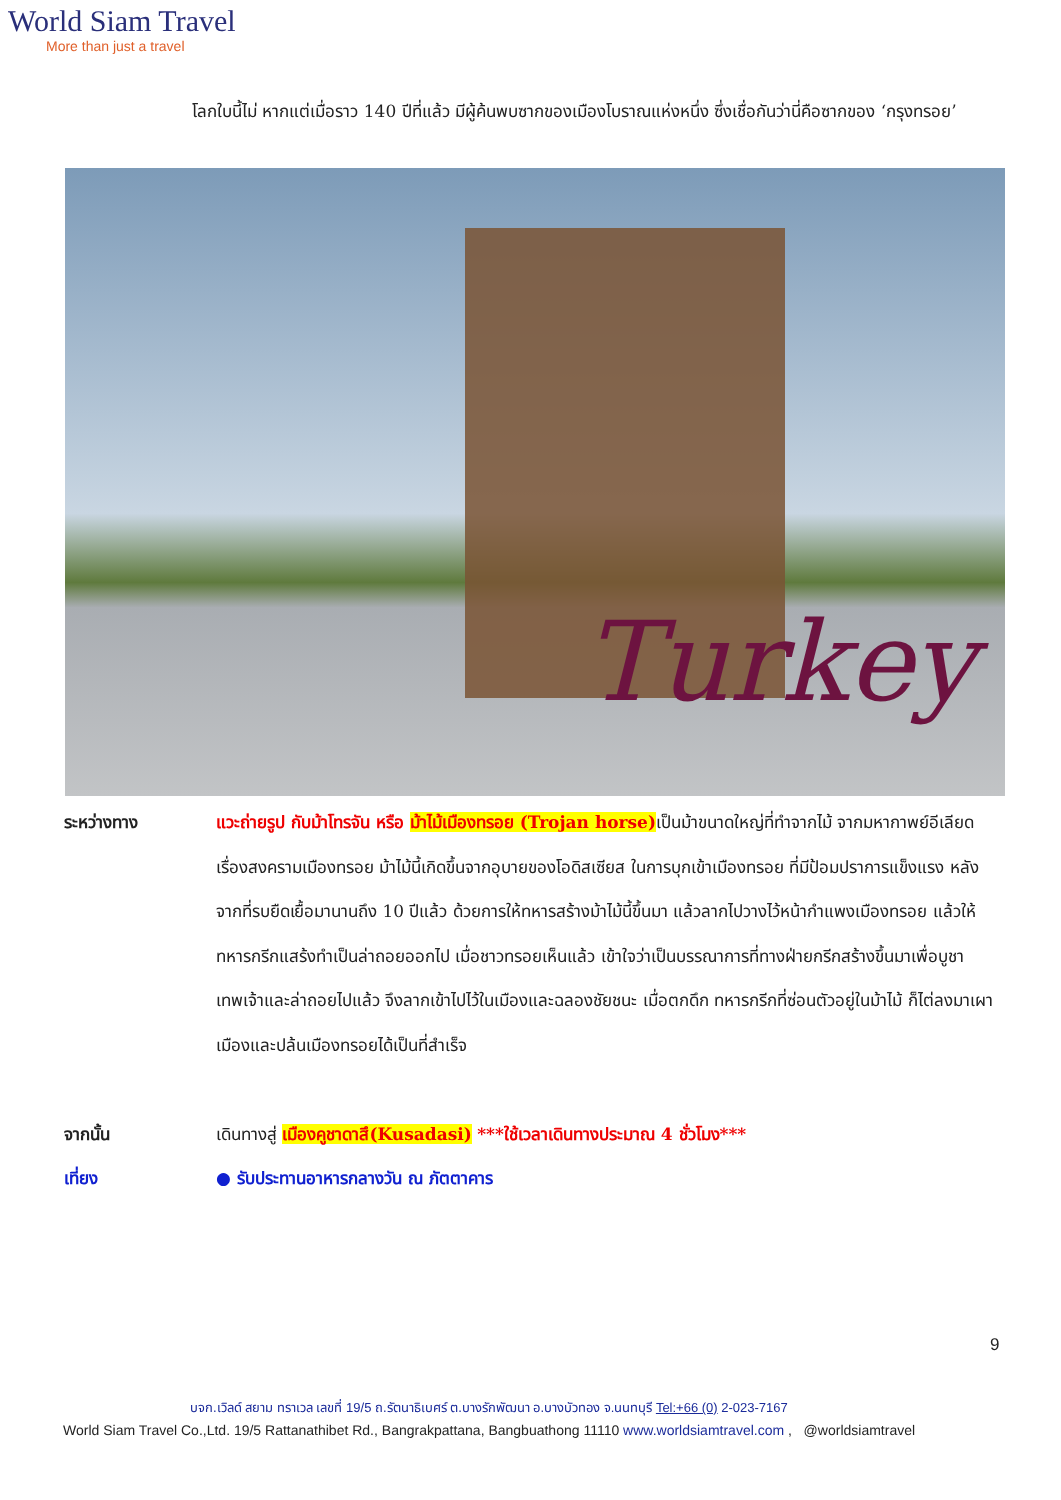World Siam Travel
More than just a travel
โลกใบนี้ไม่ หากแต่เมื่อราว 140 ปีที่แล้ว มีผู้ค้นพบซากของเมืองโบราณแห่งหนึ่ง ซึ่งเชื่อกันว่านี่คือซากของ ‘กรุงทรอย’
Turkey
ระหว่างทาง แวะถ่ายรูป กับม้าโทรจัน หรือ ม้าไม้เมืองทรอย (Trojan horse) เป็นม้าขนาดใหญ่ที่ทำจากไม้ จากมหากาพย์อีเลียดเรื่องสงครามเมืองทรอย ม้าไม้นี้เกิดขึ้นจากอุบายของโอดิสเซียส ในการบุกเข้าเมืองทรอย ที่มีป้อมปราการแข็งแรง หลังจากที่รบยืดเยื้อมานานถึง 10 ปีแล้ว ด้วยการให้ทหารสร้างม้าไม้นี้ขึ้นมา แล้วลากไปวางไว้หน้ากำแพงเมืองทรอย แล้วให้ทหารกรีกแสร้งทำเป็นล่าถอยออกไป เมื่อชาวทรอยเห็นแล้ว เข้าใจว่าเป็นบรรณาการที่ทางฝ่ายกรีกสร้างขึ้นมาเพื่อบูชาเทพเจ้าและล่าถอยไปแล้ว จึงลากเข้าไปไว้ในเมืองและฉลองชัยชนะ เมื่อตกดึก ทหารกรีกที่ซ่อนตัวอยู่ในม้าไม้ ก็ไต่ลงมาเผาเมืองและปล้นเมืองทรอยได้เป็นที่สำเร็จ
จากนั้น เดินทางสู่ เมืองคูชาดาสึ(Kusadasi) ***ใช้เวลาเดินทางประมาณ 4 ชั่วโมง***
เที่ยง ● รับประทานอาหารกลางวัน ณ ภัตตาคาร
9
บจก.เวิลด์ สยาม ทราเวล เลขที่ 19/5 ถ.รัตนาธิเบศร์ ต.บางรักพัฒนา อ.บางบัวทอง จ.นนทบุรี Tel:+66 (0) 2-023-7167
World Siam Travel Co.,Ltd. 19/5 Rattanathibet Rd., Bangrakpattana, Bangbuathong 11110 www.worldsiamtravel.com , @worldsiamtravel